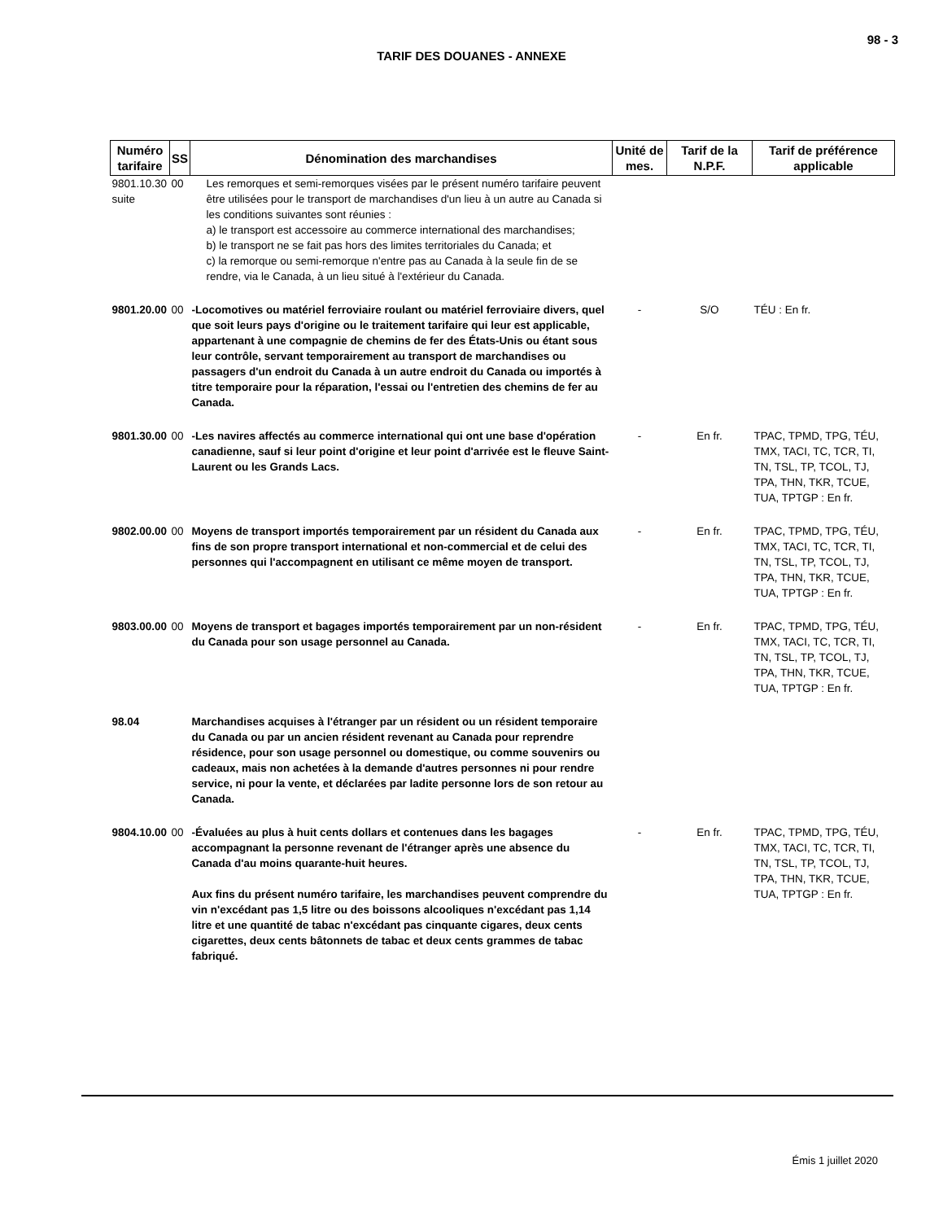98 - 3
TARIF DES DOUANES - ANNEXE
| Numéro tarifaire | SS | Dénomination des marchandises | Unité de mes. | Tarif de la N.P.F. | Tarif de préférence applicable |
| --- | --- | --- | --- | --- | --- |
| 9801.10.30 suite | 00 | Les remorques et semi-remorques visées par le présent numéro tarifaire peuvent être utilisées pour le transport de marchandises d'un lieu à un autre au Canada si les conditions suivantes sont réunies : a) le transport est accessoire au commerce international des marchandises; b) le transport ne se fait pas hors des limites territoriales du Canada; et c) la remorque ou semi-remorque n'entre pas au Canada à la seule fin de se rendre, via le Canada, à un lieu situé à l'extérieur du Canada. | | | |
| 9801.20.00 | 00 | -Locomotives ou matériel ferroviaire roulant ou matériel ferroviaire divers, quel que soit leurs pays d'origine ou le traitement tarifaire qui leur est applicable, appartenant à une compagnie de chemins de fer des États-Unis ou étant sous leur contrôle, servant temporairement au transport de marchandises ou passagers d'un endroit du Canada à un autre endroit du Canada ou importés à titre temporaire pour la réparation, l'essai ou l'entretien des chemins de fer au Canada. | - | S/O | TÉU : En fr. |
| 9801.30.00 | 00 | -Les navires affectés au commerce international qui ont une base d'opération canadienne, sauf si leur point d'origine et leur point d'arrivée est le fleuve Saint-Laurent ou les Grands Lacs. | - | En fr. | TPAC, TPMD, TPG, TÉU, TMX, TACI, TC, TCR, TI, TN, TSL, TP, TCOL, TJ, TPA, THN, TKR, TCUE, TUA, TPTGP : En fr. |
| 9802.00.00 | 00 | Moyens de transport importés temporairement par un résident du Canada aux fins de son propre transport international et non-commercial et de celui des personnes qui l'accompagnent en utilisant ce même moyen de transport. | - | En fr. | TPAC, TPMD, TPG, TÉU, TMX, TACI, TC, TCR, TI, TN, TSL, TP, TCOL, TJ, TPA, THN, TKR, TCUE, TUA, TPTGP : En fr. |
| 9803.00.00 | 00 | Moyens de transport et bagages importés temporairement par un non-résident du Canada pour son usage personnel au Canada. | - | En fr. | TPAC, TPMD, TPG, TÉU, TMX, TACI, TC, TCR, TI, TN, TSL, TP, TCOL, TJ, TPA, THN, TKR, TCUE, TUA, TPTGP : En fr. |
| 98.04 | | Marchandises acquises à l'étranger par un résident ou un résident temporaire du Canada ou par un ancien résident revenant au Canada pour reprendre résidence, pour son usage personnel ou domestique, ou comme souvenirs ou cadeaux, mais non achetées à la demande d'autres personnes ni pour rendre service, ni pour la vente, et déclarées par ladite personne lors de son retour au Canada. | | | |
| 9804.10.00 | 00 | -Évaluées au plus à huit cents dollars et contenues dans les bagages accompagnant la personne revenant de l'étranger après une absence du Canada d'au moins quarante-huit heures. Aux fins du présent numéro tarifaire, les marchandises peuvent comprendre du vin n'excédant pas 1,5 litre ou des boissons alcooliques n'excédant pas 1,14 litre et une quantité de tabac n'excédant pas cinquante cigares, deux cents cigarettes, deux cents bâtonnets de tabac et deux cents grammes de tabac fabriqué. | - | En fr. | TPAC, TPMD, TPG, TÉU, TMX, TACI, TC, TCR, TI, TN, TSL, TP, TCOL, TJ, TPA, THN, TKR, TCUE, TUA, TPTGP : En fr. |
Émis 1 juillet 2020